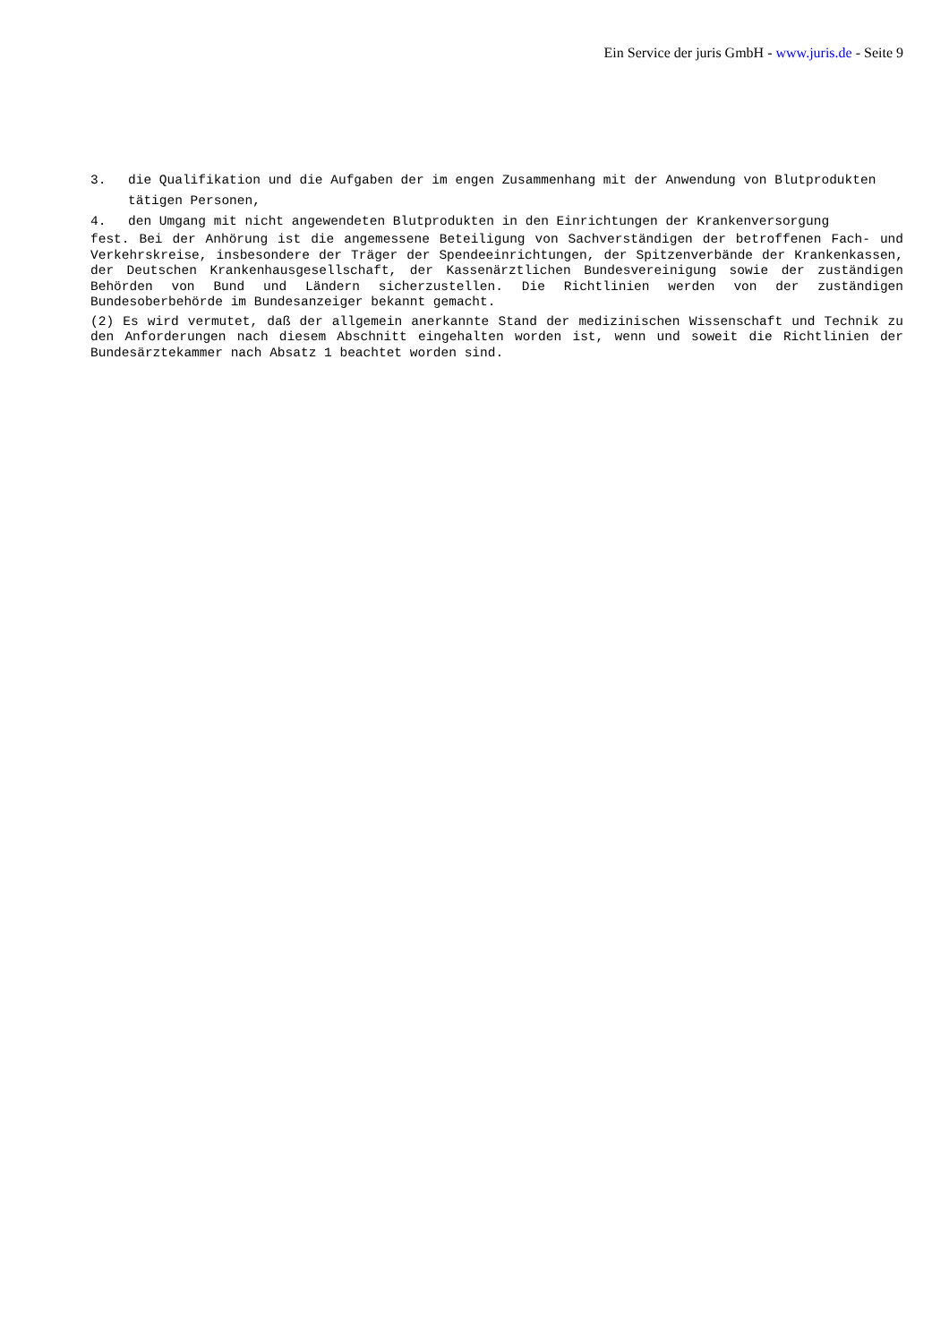Ein Service der juris GmbH - www.juris.de - Seite 9
3. die Qualifikation und die Aufgaben der im engen Zusammenhang mit der Anwendung von Blutprodukten tätigen Personen,
4. den Umgang mit nicht angewendeten Blutprodukten in den Einrichtungen der Krankenversorgung
fest. Bei der Anhörung ist die angemessene Beteiligung von Sachverständigen der betroffenen Fach- und Verkehrskreise, insbesondere der Träger der Spendeeinrichtungen, der Spitzenverbände der Krankenkassen, der Deutschen Krankenhausgesellschaft, der Kassenärztlichen Bundesvereinigung sowie der zuständigen Behörden von Bund und Ländern sicherzustellen. Die Richtlinien werden von der zuständigen Bundesoberbehörde im Bundesanzeiger bekannt gemacht.
(2) Es wird vermutet, daß der allgemein anerkannte Stand der medizinischen Wissenschaft und Technik zu den Anforderungen nach diesem Abschnitt eingehalten worden ist, wenn und soweit die Richtlinien der Bundesärztekammer nach Absatz 1 beachtet worden sind.